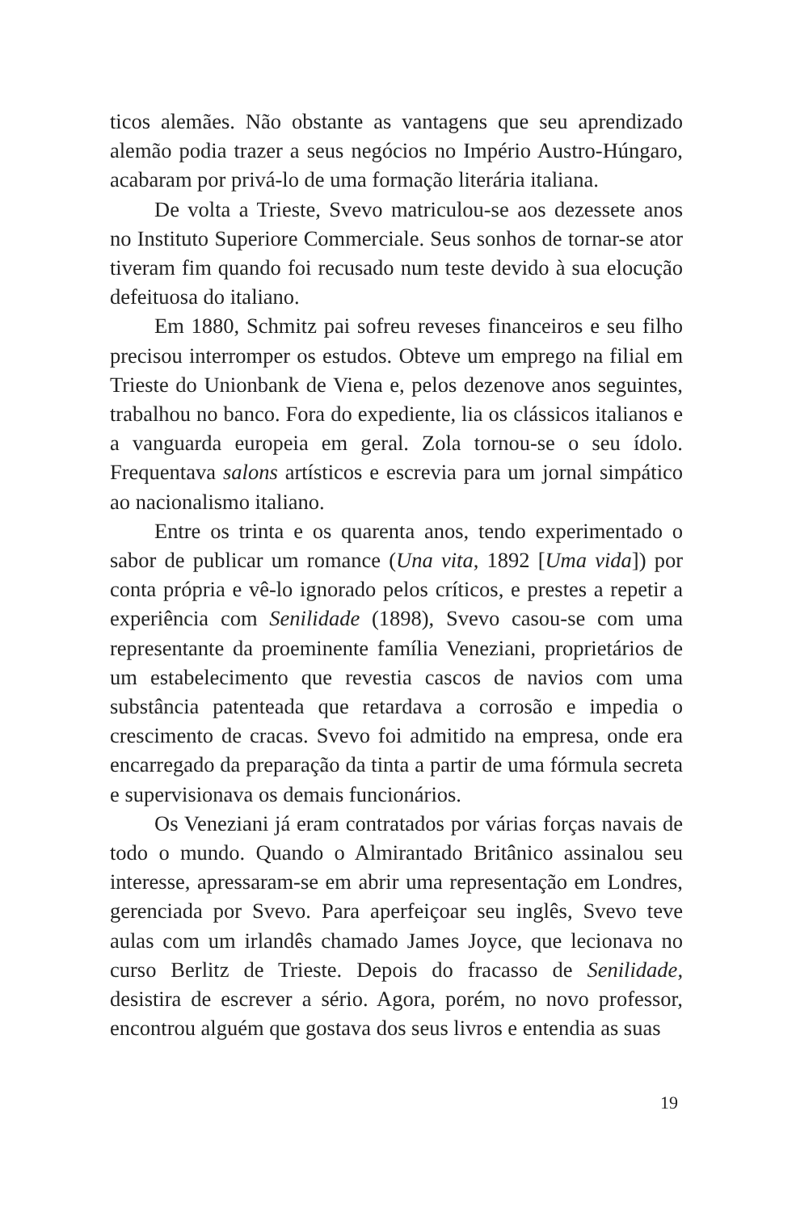ticos alemães. Não obstante as vantagens que seu aprendizado alemão podia trazer a seus negócios no Império Austro-Húngaro, acabaram por privá-lo de uma formação literária italiana.
De volta a Trieste, Svevo matriculou-se aos dezessete anos no Instituto Superiore Commerciale. Seus sonhos de tornar-se ator tiveram fim quando foi recusado num teste devido à sua elocução defeituosa do italiano.
Em 1880, Schmitz pai sofreu reveses financeiros e seu filho precisou interromper os estudos. Obteve um emprego na filial em Trieste do Unionbank de Viena e, pelos dezenove anos seguintes, trabalhou no banco. Fora do expediente, lia os clássicos italianos e a vanguarda europeia em geral. Zola tornou-se o seu ídolo. Frequentava salons artísticos e escrevia para um jornal simpático ao nacionalismo italiano.
Entre os trinta e os quarenta anos, tendo experimentado o sabor de publicar um romance (Una vita, 1892 [Uma vida]) por conta própria e vê-lo ignorado pelos críticos, e prestes a repetir a experiência com Senilidade (1898), Svevo casou-se com uma representante da proeminente família Veneziani, proprietários de um estabelecimento que revestia cascos de navios com uma substância patenteada que retardava a corrosão e impedia o crescimento de cracas. Svevo foi admitido na empresa, onde era encarregado da preparação da tinta a partir de uma fórmula secreta e supervisionava os demais funcionários.
Os Veneziani já eram contratados por várias forças navais de todo o mundo. Quando o Almirantado Britânico assinalou seu interesse, apressaram-se em abrir uma representação em Londres, gerenciada por Svevo. Para aperfeiçoar seu inglês, Svevo teve aulas com um irlandês chamado James Joyce, que lecionava no curso Berlitz de Trieste. Depois do fracasso de Senilidade, desistira de escrever a sério. Agora, porém, no novo professor, encontrou alguém que gostava dos seus livros e entendia as suas
19